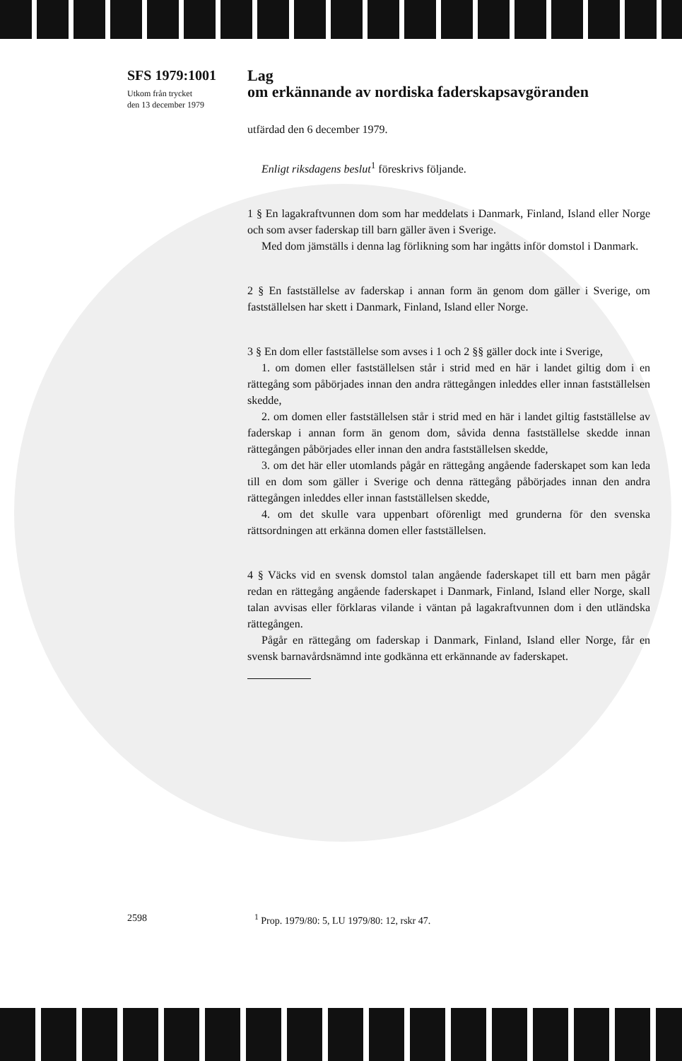SFS 1979:1001
Utkom från trycket
den 13 december 1979
Lag
om erkännande av nordiska faderskapsavgöranden
utfärdad den 6 december 1979.
Enligt riksdagens beslut<sup>1</sup> föreskrivs följande.
1 § En lagakraftvunnen dom som har meddelats i Danmark, Finland, Island eller Norge och som avser faderskap till barn gäller även i Sverige.
Med dom jämställs i denna lag förlikning som har ingåtts inför domstol i Danmark.
2 § En fastställelse av faderskap i annan form än genom dom gäller i Sverige, om fastställelsen har skett i Danmark, Finland, Island eller Norge.
3 § En dom eller fastställelse som avses i 1 och 2 §§ gäller dock inte i Sverige,
1. om domen eller fastställelsen står i strid med en här i landet giltig dom i en rättegång som påbörjades innan den andra rättegången inleddes eller innan fastställelsen skedde,
2. om domen eller fastställelsen står i strid med en här i landet giltig fastställelse av faderskap i annan form än genom dom, såvida denna fastställelse skedde innan rättegången påbörjades eller innan den andra fastställelsen skedde,
3. om det här eller utomlands pågår en rättegång angående faderskapet som kan leda till en dom som gäller i Sverige och denna rättegång påbörjades innan den andra rättegången inleddes eller innan fastställelsen skedde,
4. om det skulle vara uppenbart oförenligt med grunderna för den svenska rättsordningen att erkänna domen eller fastställelsen.
4 § Väcks vid en svensk domstol talan angående faderskapet till ett barn men pågår redan en rättegång angående faderskapet i Danmark, Finland, Island eller Norge, skall talan avvisas eller förklaras vilande i väntan på lagakraftvunnen dom i den utländska rättegången.
Pågår en rättegång om faderskap i Danmark, Finland, Island eller Norge, får en svensk barnavårdsnämnd inte godkänna ett erkännande av faderskapet.
2598<sup>1</sup> Prop. 1979/80: 5, LU 1979/80: 12, rskr 47.